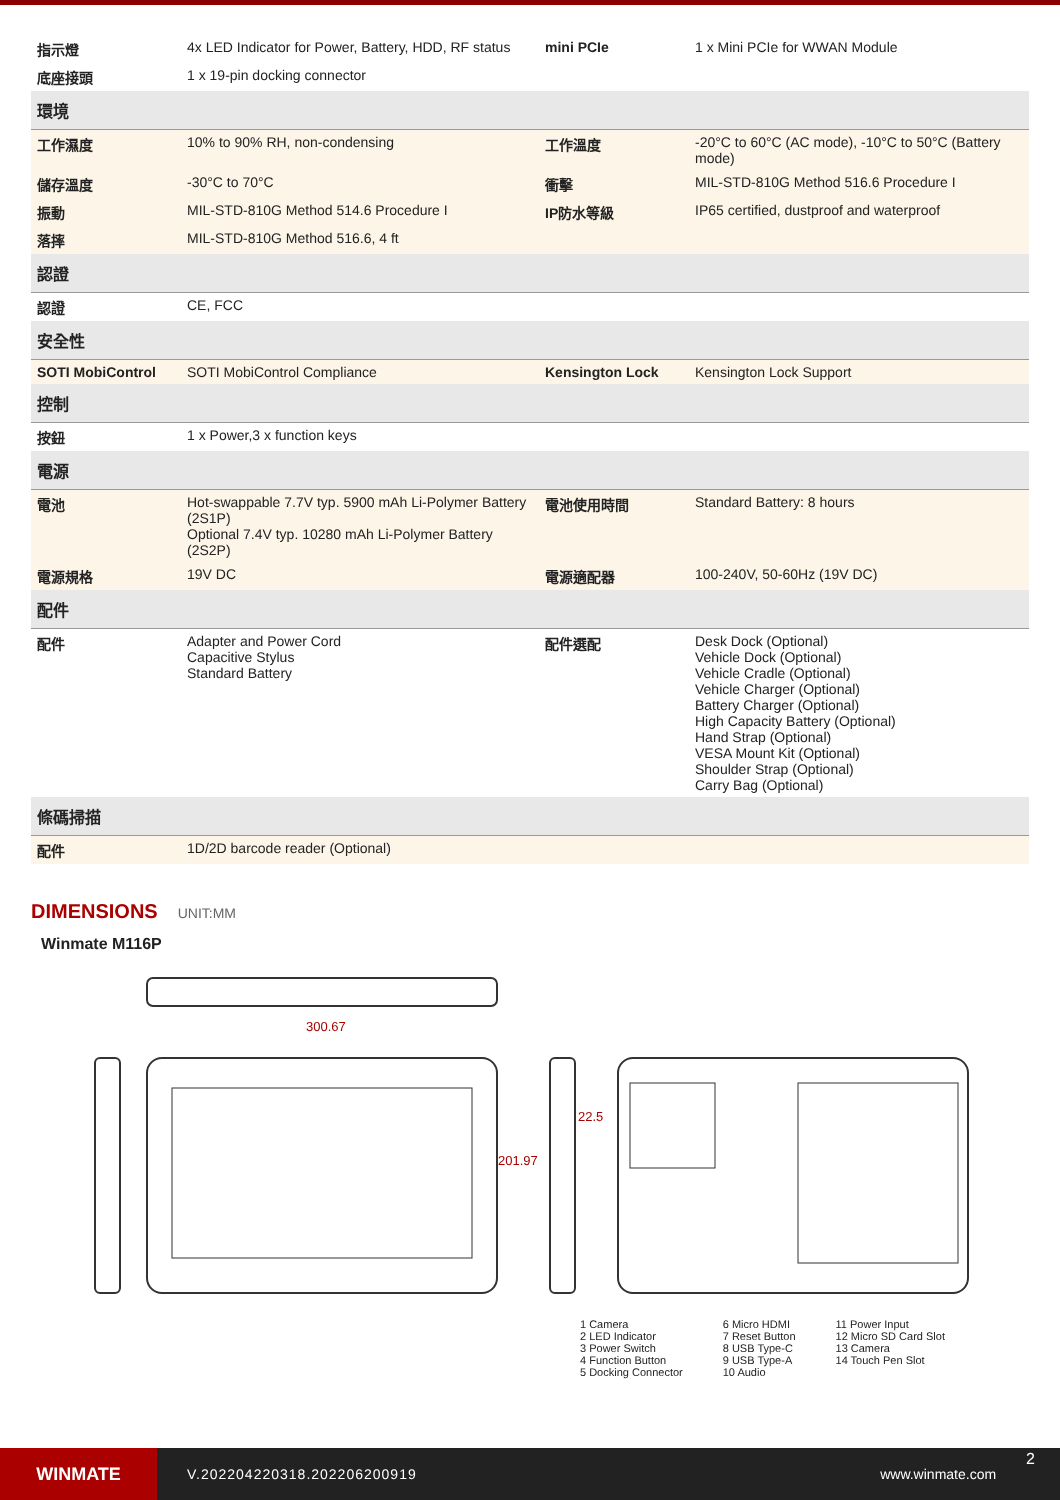| 指示燈 | 4x LED Indicator for Power, Battery, HDD, RF status | mini PCIe | 1 x Mini PCIe for WWAN Module |
| 底座接頭 | 1 x 19-pin docking connector | | |
| 環境 | | | |
| 工作濕度 | 10% to 90% RH, non-condensing | 工作溫度 | -20°C to 60°C (AC mode), -10°C to 50°C (Battery mode) |
| 儲存溫度 | -30°C to 70°C | 衝擊 | MIL-STD-810G Method 516.6 Procedure I |
| 振動 | MIL-STD-810G Method 514.6 Procedure I | IP防水等級 | IP65 certified, dustproof and waterproof |
| 落摔 | MIL-STD-810G Method 516.6, 4 ft | | |
| 認證 | | | |
| 認證 | CE, FCC | | |
| 安全性 | | | |
| SOTI MobiControl | SOTI MobiControl Compliance | Kensington Lock | Kensington Lock Support |
| 控制 | | | |
| 按鈕 | 1 x Power,3 x function keys | | |
| 電源 | | | |
| 電池 | Hot-swappable 7.7V typ. 5900 mAh Li-Polymer Battery (2S1P) Optional 7.4V typ. 10280 mAh Li-Polymer Battery (2S2P) | 電池使用時間 | Standard Battery: 8 hours |
| 電源規格 | 19V DC | 電源適配器 | 100-240V, 50-60Hz (19V DC) |
| 配件 | | | |
| 配件 | Adapter and Power Cord Capacitive Stylus Standard Battery | 配件選配 | Desk Dock (Optional) Vehicle Dock (Optional) Vehicle Cradle (Optional) Vehicle Charger (Optional) Battery Charger (Optional) High Capacity Battery (Optional) Hand Strap (Optional) VESA Mount Kit (Optional) Shoulder Strap (Optional) Carry Bag (Optional) |
| 條碼掃描 | | | |
| 配件 | 1D/2D barcode reader (Optional) | | |
DIMENSIONS
UNIT:MM
Winmate M116P
300.67
22.5
201.97
1 Camera
2 LED Indicator
3 Power Switch
4 Function Button
5 Docking Connector
6 Micro HDMI
7 Reset Button
8 USB Type-C
9 USB Type-A
10 Audio
11 Power Input
12 Micro SD Card Slot
13 Camera
14 Touch Pen Slot
WINMATE
V.202204220318.202206200919 www.winmate.com
2